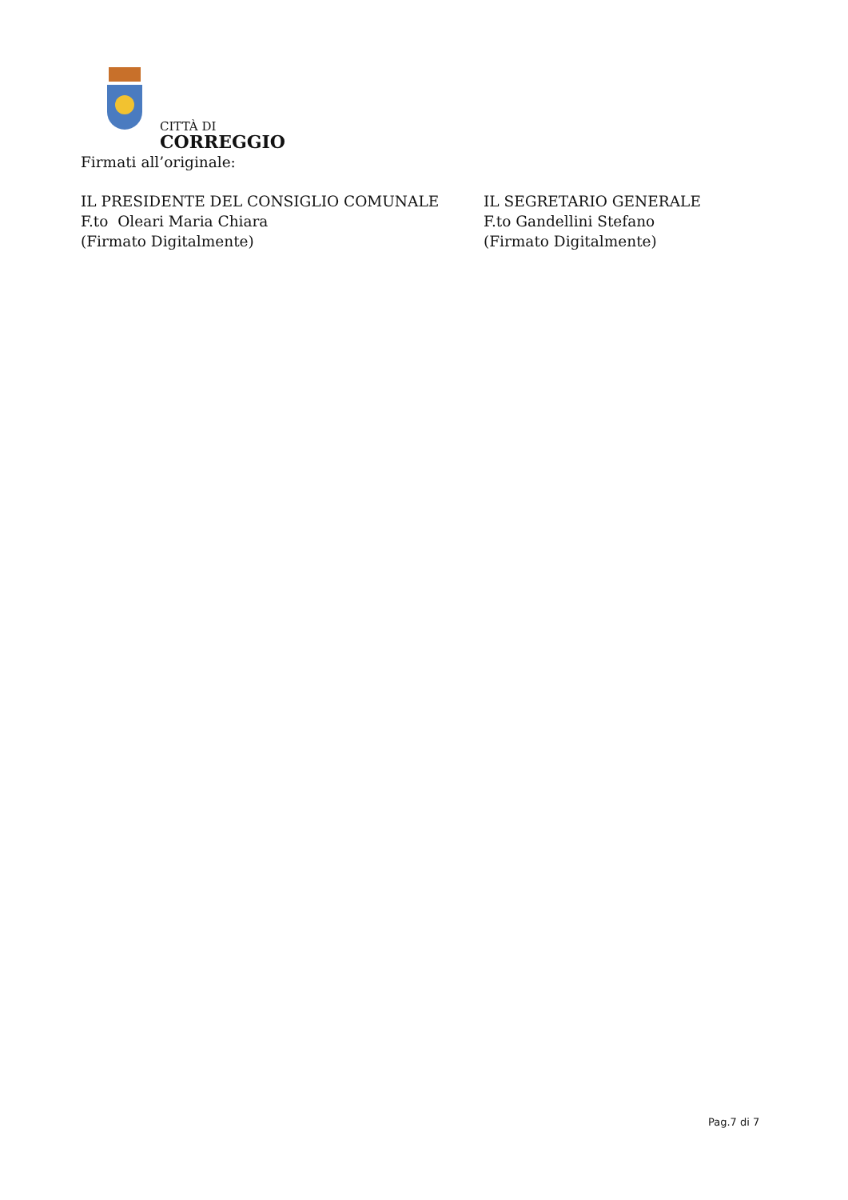CITTÀ DI
CORREGGIO
Firmati all’originale:
IL PRESIDENTE DEL CONSIGLIO COMUNALE
F.to Oleari Maria Chiara
(Firmato Digitalmente)
IL SEGRETARIO GENERALE
F.to Gandellini Stefano
(Firmato Digitalmente)
Pag.7 di 7